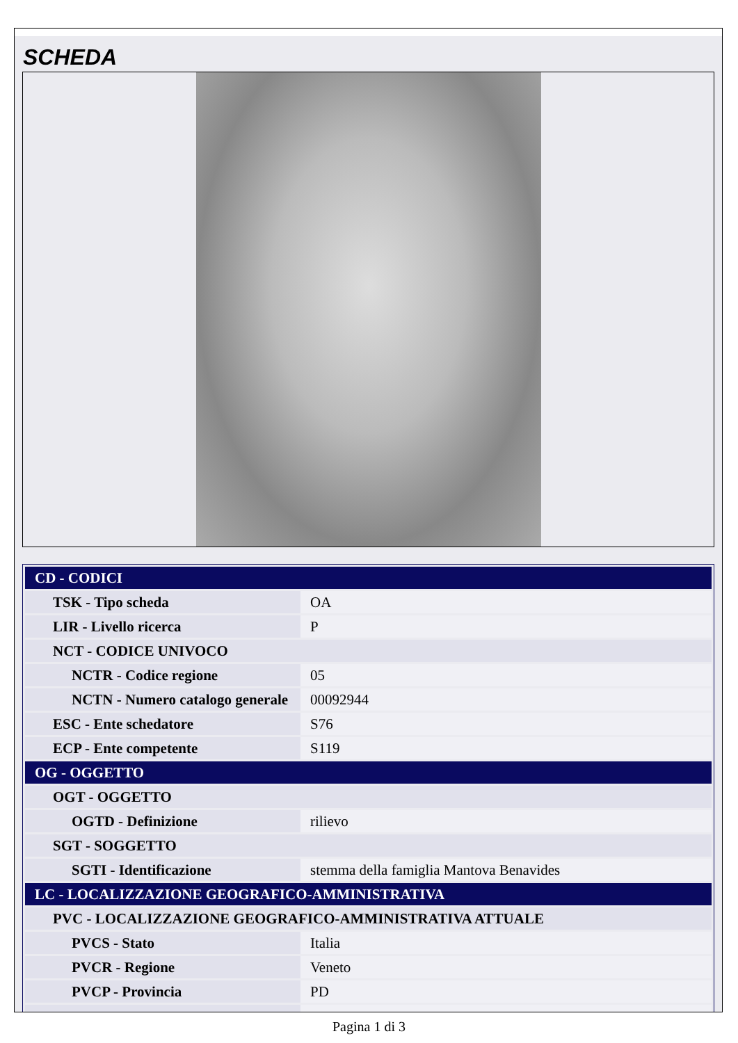SCHEDA
| CD - CODICI | |
| TSK - Tipo scheda | OA |
| LIR - Livello ricerca | P |
| NCT - CODICE UNIVOCO | |
| NCTR - Codice regione | 05 |
| NCTN - Numero catalogo generale | 00092944 |
| ESC - Ente schedatore | S76 |
| ECP - Ente competente | S119 |
| OG - OGGETTO | |
| OGT - OGGETTO | |
| OGTD - Definizione | rilievo |
| SGT - SOGGETTO | |
| SGTI - Identificazione | stemma della famiglia Mantova Benavides |
| LC - LOCALIZZAZIONE GEOGRAFICO-AMMINISTRATIVA | |
| PVC - LOCALIZZAZIONE GEOGRAFICO-AMMINISTRATIVA ATTUALE | |
| PVCS - Stato | Italia |
| PVCR - Regione | Veneto |
| PVCP - Provincia | PD |
Pagina 1 di 3